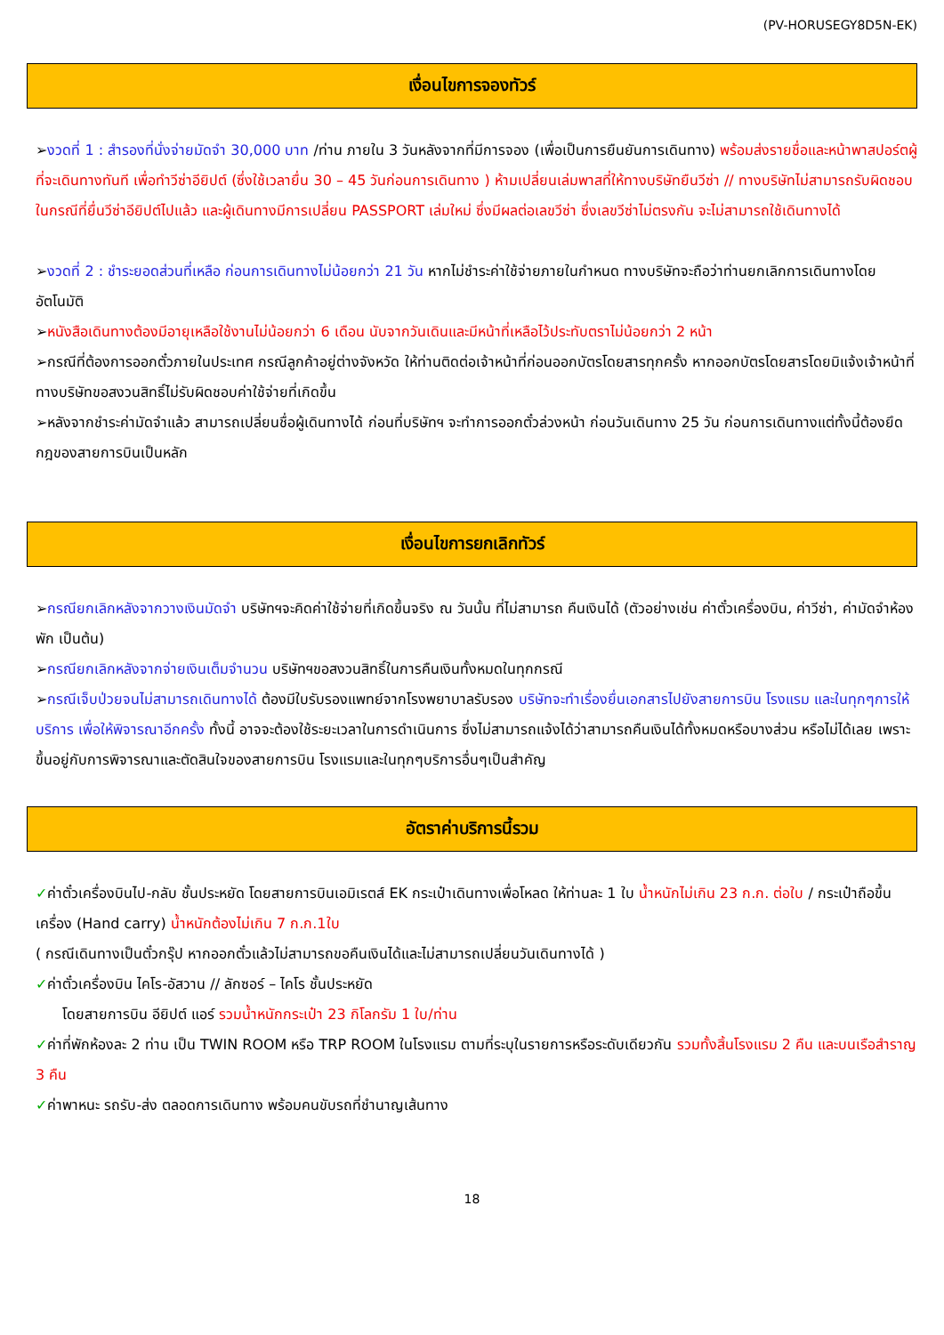(PV-HORUSEGY8D5N-EK)
เงื่อนไขการจองทัวร์
➢งวดที่ 1 : สำรองที่นั่งจ่ายมัดจำ 30,000 บาท /ท่าน ภายใน 3 วันหลังจากที่มีการจอง (เพื่อเป็นการยืนยันการเดินทาง) พร้อมส่งรายชื่อและหน้าพาสปอร์ตผู้ที่จะเดินทางทันที เพื่อทำวีซ่าอียิปต์ (ซึ่งใช้เวลายื่น 30 – 45 วันก่อนการเดินทาง ) ห้ามเปลี่ยนเล่มพาสที่ให้ทางบริษัทยืนวีซ่า // ทางบริษัทไม่สามารถรับผิดชอบในกรณีที่ยื่นวีซ่าอียิปต์ไปแล้ว และผู้เดินทางมีการเปลี่ยน PASSPORT เล่มใหม่ ซึ่งมีผลต่อเลขวีซ่า ซึ่งเลขวีซ่าไม่ตรงกัน จะไม่สามารถใช้เดินทางได้
➢งวดที่ 2 : ชำระยอดส่วนที่เหลือ ก่อนการเดินทางไม่น้อยกว่า 21 วัน หากไม่ชำระค่าใช้จ่ายภายในกำหนด ทางบริษัทจะถือว่าท่านยกเลิกการเดินทางโดยอัตโนมัติ
➢หนังสือเดินทางต้องมีอายุเหลือใช้งานไม่น้อยกว่า 6 เดือน นับจากวันเดินและมีหน้าที่เหลือไว้ประทับตราไม่น้อยกว่า 2 หน้า
➢กรณีที่ต้องการออกตั๋วภายในประเทศ กรณีลูกค้าอยู่ต่างจังหวัด ให้ท่านติดต่อเจ้าหน้าที่ก่อนออกบัตรโดยสารทุกครั้ง หากออกบัตรโดยสารโดยมิแจ้งเจ้าหน้าที่ ทางบริษัทขอสงวนสิทธิ์ไม่รับผิดชอบค่าใช้จ่ายที่เกิดขึ้น
➢หลังจากชำระค่ามัดจำแล้ว สามารถเปลี่ยนชื่อผู้เดินทางได้ ก่อนที่บริษัทฯ จะทำการออกตั๋วล่วงหน้า ก่อนวันเดินทาง 25 วัน ก่อนการเดินทางแต่ทั้งนี้ต้องยึดกฎของสายการบินเป็นหลัก
เงื่อนไขการยกเลิกทัวร์
➢กรณียกเลิกหลังจากวางเงินมัดจำ บริษัทฯจะคิดค่าใช้จ่ายที่เกิดขึ้นจริง ณ วันนั้น ที่ไม่สามารถ คืนเงินได้ (ตัวอย่างเช่น ค่าตั๋วเครื่องบิน, ค่าวีซ่า, ค่ามัดจำห้องพัก เป็นต้น)
➢กรณียกเลิกหลังจากจ่ายเงินเต็มจำนวน บริษัทฯขอสงวนสิทธิ์ในการคืนเงินทั้งหมดในทุกกรณี
➢กรณีเจ็บป่วยจนไม่สามารถเดินทางได้ ต้องมีใบรับรองแพทย์จากโรงพยาบาลรับรอง บริษัทจะทำเรื่องยื่นเอกสารไปยังสายการบิน โรงแรม และในทุกๆการให้บริการ เพื่อให้พิจารณาอีกครั้ง ทั้งนี้ อาจจะต้องใช้ระยะเวลาในการดำเนินการ ซึ่งไม่สามารถแจ้งได้ว่าสามารถคืนเงินได้ทั้งหมดหรือบางส่วน หรือไม่ได้เลย เพราะขึ้นอยู่กับการพิจารณาและตัดสินใจของสายการบิน โรงแรมและในทุกๆบริการอื่นๆเป็นสำคัญ
อัตราค่าบริการนี้รวม
✓ค่าตั๋วเครื่องบินไป-กลับ ชั้นประหยัด โดยสายการบินเอมิเรตส์ EK กระเป๋าเดินทางเพื่อโหลด ให้ท่านละ 1 ใบ น้ำหนักไม่เกิน 23 ก.ก. ต่อใบ / กระเป๋าถือขึ้นเครื่อง (Hand carry) น้ำหนักต้องไม่เกิน 7 ก.ก.1ใบ
( กรณีเดินทางเป็นตั๋วกรุ๊ป หากออกตั๋วแล้วไม่สามารถขอคืนเงินได้และไม่สามารถเปลี่ยนวันเดินทางได้ )
✓ค่าตั๋วเครื่องบิน ไคโร-อัสวาน // ลักซอร์ – ไคโร ชั้นประหยัด
โดยสายการบิน อียิปต์ แอร์ รวมน้ำหนักกระเป๋า 23 กิโลกรัม 1 ใบ/ท่าน
✓ค่าที่พักห้องละ 2 ท่าน เป็น TWIN ROOM หรือ TRP ROOM ในโรงแรม ตามที่ระบุในรายการหรือระดับเดียวกัน รวมทั้งสิ้นโรงแรม 2 คืน และบนเรือสำราญ 3 คืน
✓ค่าพาหนะ รถรับ-ส่ง ตลอดการเดินทาง พร้อมคนขับรถที่ชำนาญเส้นทาง
18